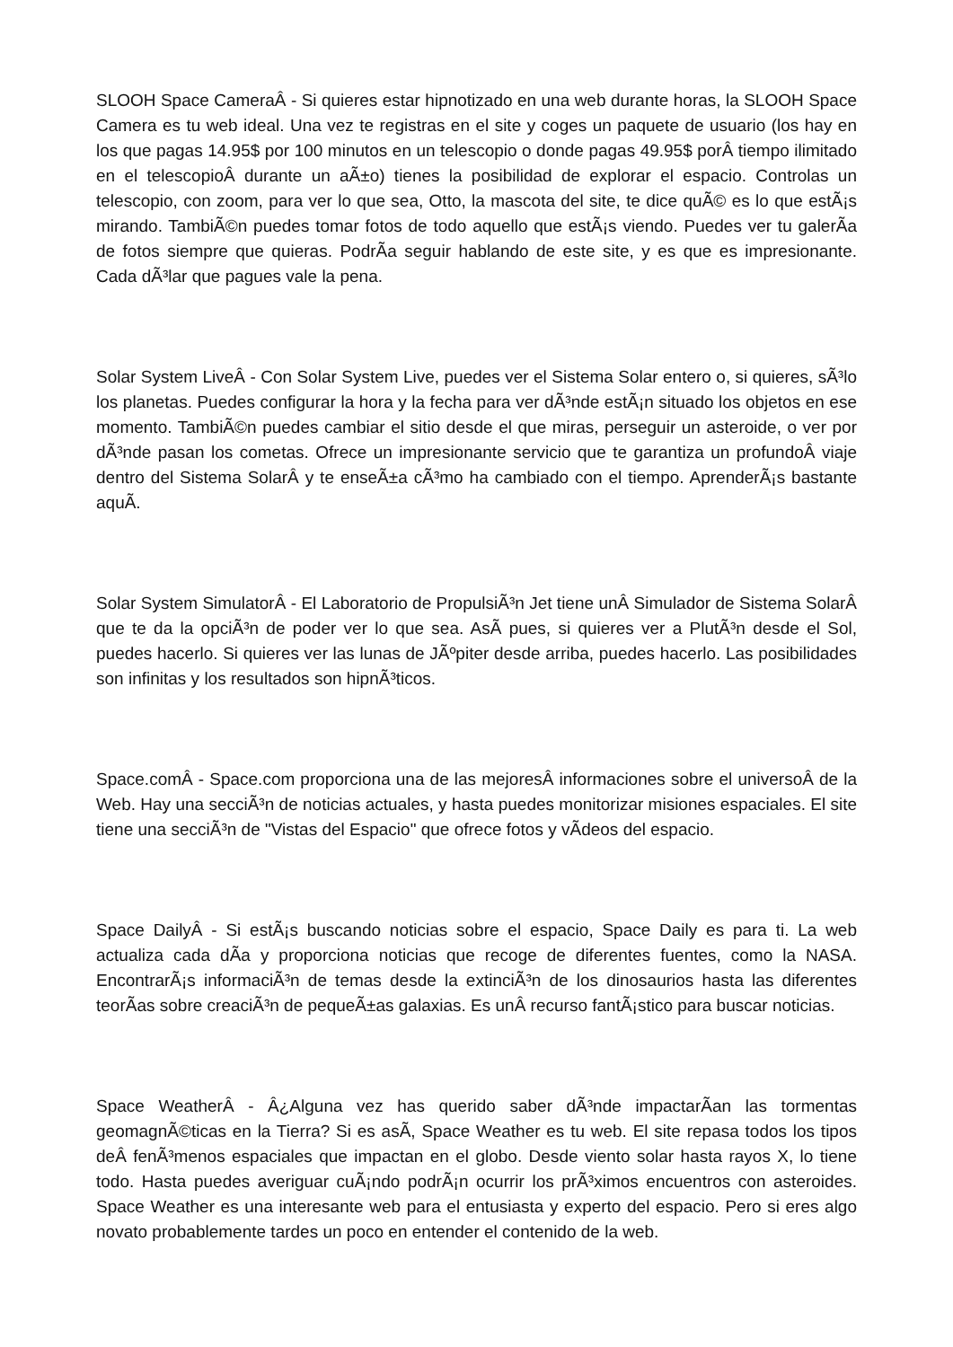SLOOH Space CameraÂ - Si quieres estar hipnotizado en una web durante horas, la SLOOH Space Camera es tu web ideal. Una vez te registras en el site y coges un paquete de usuario (los hay en los que pagas 14.95$ por 100 minutos en un telescopio o donde pagas 49.95$ porÂ tiempo ilimitado en el telescopioÂ durante un aÃ±o) tienes la posibilidad de explorar el espacio. Controlas un telescopio, con zoom, para ver lo que sea, Otto, la mascota del site, te dice quÃ© es lo que estÃ¡s mirando. TambiÃ©n puedes tomar fotos de todo aquello que estÃ¡s viendo. Puedes ver tu galerÃ­a de fotos siempre que quieras. PodrÃ­a seguir hablando de este site, y es que es impresionante. Cada dÃ³lar que pagues vale la pena.
Solar System LiveÂ - Con Solar System Live, puedes ver el Sistema Solar entero o, si quieres, sÃ³lo los planetas. Puedes configurar la hora y la fecha para ver dÃ³nde estÃ¡n situado los objetos en ese momento. TambiÃ©n puedes cambiar el sitio desde el que miras, perseguir un asteroide, o ver por dÃ³nde pasan los cometas. Ofrece un impresionante servicio que te garantiza un profundoÂ viaje dentro del Sistema SolarÂ y te enseÃ±a cÃ³mo ha cambiado con el tiempo. AprenderÃ¡s bastante aquÃ­.
Solar System SimulatorÂ - El Laboratorio de PropulsiÃ³n Jet tiene unÂ Simulador de Sistema SolarÂ que te da la opciÃ³n de poder ver lo que sea. AsÃ­ pues, si quieres ver a PlutÃ³n desde el Sol, puedes hacerlo. Si quieres ver las lunas de JÃºpiter desde arriba, puedes hacerlo. Las posibilidades son infinitas y los resultados son hipnÃ³ticos.
Space.comÂ - Space.com proporciona una de las mejoresÂ informaciones sobre el universoÂ de la Web. Hay una secciÃ³n de noticias actuales, y hasta puedes monitorizar misiones espaciales. El site tiene una secciÃ³n de "Vistas del Espacio" que ofrece fotos y vÃ­deos del espacio.
Space DailyÂ - Si estÃ¡s buscando noticias sobre el espacio, Space Daily es para ti. La web actualiza cada dÃ­a y proporciona noticias que recoge de diferentes fuentes, como la NASA. EncontrarÃ¡s informaciÃ³n de temas desde la extinciÃ³n de los dinosaurios hasta las diferentes teorÃ­as sobre creaciÃ³n de pequeÃ±as galaxias. Es unÂ recurso fantÃ¡stico para buscar noticias.
Space WeatherÂ - Â¿Alguna vez has querido saber dÃ³nde impactarÃ­an las tormentas geomagnÃ©ticas en la Tierra? Si es asÃ­, Space Weather es tu web. El site repasa todos los tipos deÂ fenÃ³menos espaciales que impactan en el globo. Desde viento solar hasta rayos X, lo tiene todo. Hasta puedes averiguar cuÃ¡ndo podrÃ¡n ocurrir los prÃ³ximos encuentros con asteroides. Space Weather es una interesante web para el entusiasta y experto del espacio. Pero si eres algo novato probablemente tardes un poco en entender el contenido de la web.